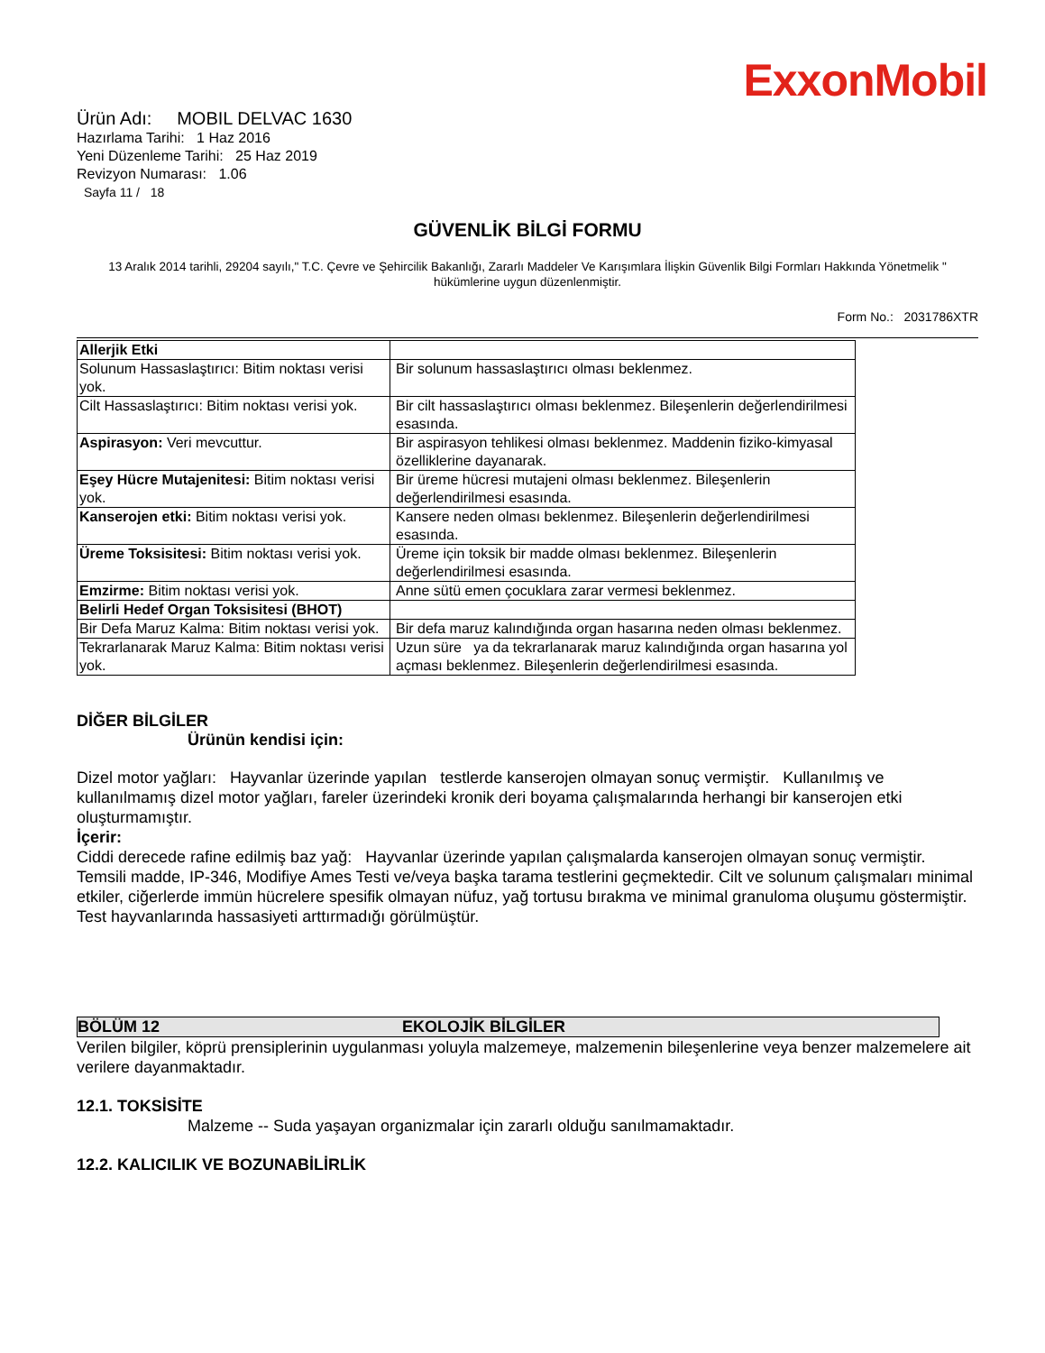ExxonMobil
Ürün Adı: MOBIL DELVAC 1630
Hazırlama Tarihi: 1 Haz 2016
Yeni Düzenleme Tarihi: 25 Haz 2019
Revizyon Numarası: 1.06
Sayfa 11 / 18
GÜVENLİK BİLGİ FORMU
13 Aralık 2014 tarihli, 29204 sayılı," T.C. Çevre ve Şehircilik Bakanlığı, Zararlı Maddeler Ve Karışımlara İlişkin Güvenlik Bilgi Formları Hakkında Yönetmelik " hükümlerine uygun düzenlenmiştir.
Form No.: 2031786XTR
| Allerjik Etki | |
| Solunum Hassaslaştırıcı: Bitim noktası verisi yok. | Bir solunum hassaslaştırıcı olması beklenmez. |
| Cilt Hassaslaştırıcı: Bitim noktası verisi yok. | Bir cilt hassaslaştırıcı olması beklenmez. Bileşenlerin değerlendirilmesi esasında. |
| Aspirasyon: Veri mevcuttur. | Bir aspirasyon tehlikesi olması beklenmez. Maddenin fiziko-kimyasal özelliklerine dayanarak. |
| Eşey Hücre Mutajenitesi: Bitim noktası verisi yok. | Bir üreme hücresi mutajeni olması beklenmez. Bileşenlerin değerlendirilmesi esasında. |
| Kanserojen etki: Bitim noktası verisi yok. | Kansere neden olması beklenmez. Bileşenlerin değerlendirilmesi esasında. |
| Üreme Toksisitesi: Bitim noktası verisi yok. | Üreme için toksik bir madde olması beklenmez. Bileşenlerin değerlendirilmesi esasında. |
| Emzirme: Bitim noktası verisi yok. | Anne sütü emen çocuklara zarar vermesi beklenmez. |
| Belirli Hedef Organ Toksisitesi (BHOT) | |
| Bir Defa Maruz Kalma: Bitim noktası verisi yok. | Bir defa maruz kalındığında organ hasarına neden olması beklenmez. |
| Tekrarlanarak Maruz Kalma: Bitim noktası verisi yok. | Uzun süre ya da tekrarlanarak maruz kalındığında organ hasarına yol açması beklenmez. Bileşenlerin değerlendirilmesi esasında. |
DİĞER BİLGİLER
Ürünün kendisi için:
Dizel motor yağları: Hayvanlar üzerinde yapılan testlerde kanserojen olmayan sonuç vermiştir. Kullanılmış ve kullanılmamış dizel motor yağları, fareler üzerindeki kronik deri boyama çalışmalarında herhangi bir kanserojen etki oluşturmamıştır.
İçerir:
Ciddi derecede rafine edilmiş baz yağ: Hayvanlar üzerinde yapılan çalışmalarda kanserojen olmayan sonuç vermiştir. Temsili madde, IP-346, Modifiye Ames Testi ve/veya başka tarama testlerini geçmektedir. Cilt ve solunum çalışmaları minimal etkiler, ciğerlerde immün hücrelere spesifik olmayan nüfuz, yağ tortusu bırakma ve minimal granuloma oluşumu göstermiştir. Test hayvanlarında hassasiyeti arttırmadığı görülmüştür.
BÖLÜM 12 EKOLOJİK BİLGİLER
Verilen bilgiler, köprü prensiplerinin uygulanması yoluyla malzemeye, malzemenin bileşenlerine veya benzer malzemelere ait verilere dayanmaktadır.
12.1. TOKSİSİTE
Malzeme -- Suda yaşayan organizmalar için zararlı olduğu sanılmamaktadır.
12.2. KALICILIK VE BOZUNABİLİRLİK